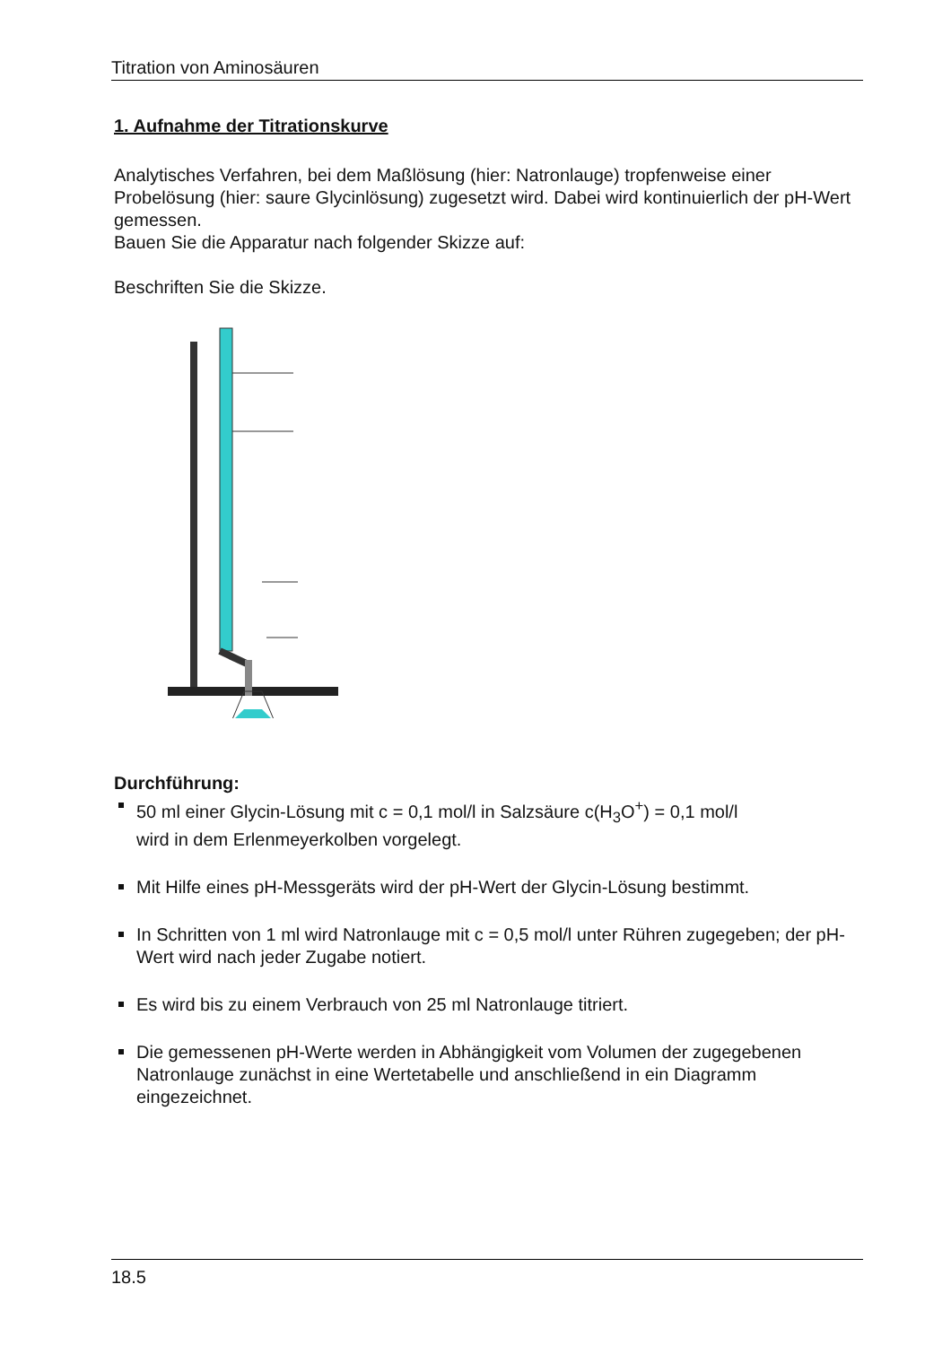Titration von Aminosäuren
1. Aufnahme der Titrationskurve
Analytisches Verfahren, bei dem Maßlösung (hier: Natronlauge) tropfenweise einer Probelösung (hier: saure Glycinlösung) zugesetzt wird. Dabei wird kontinuierlich der pH-Wert gemessen.
Bauen Sie die Apparatur nach folgender Skizze auf:
Beschriften Sie die Skizze.
Durchführung:
50 ml einer Glycin-Lösung mit c = 0,1 mol/l in Salzsäure c(H<sub>3</sub>O<sup>+</sup>) = 0,1 mol/l
wird in dem Erlenmeyerkolben vorgelegt.
Mit Hilfe eines pH-Messgeräts wird der pH-Wert der Glycin-Lösung bestimmt.
In Schritten von 1 ml wird Natronlauge mit c = 0,5 mol/l unter Rühren zugegeben; der pH-Wert wird nach jeder Zugabe notiert.
Es wird bis zu einem Verbrauch von 25 ml Natronlauge titriert.
Die gemessenen pH-Werte werden in Abhängigkeit vom Volumen der zugegebenen Natronlauge zunächst in eine Wertetabelle und anschließend in ein Diagramm eingezeichnet.
18.5